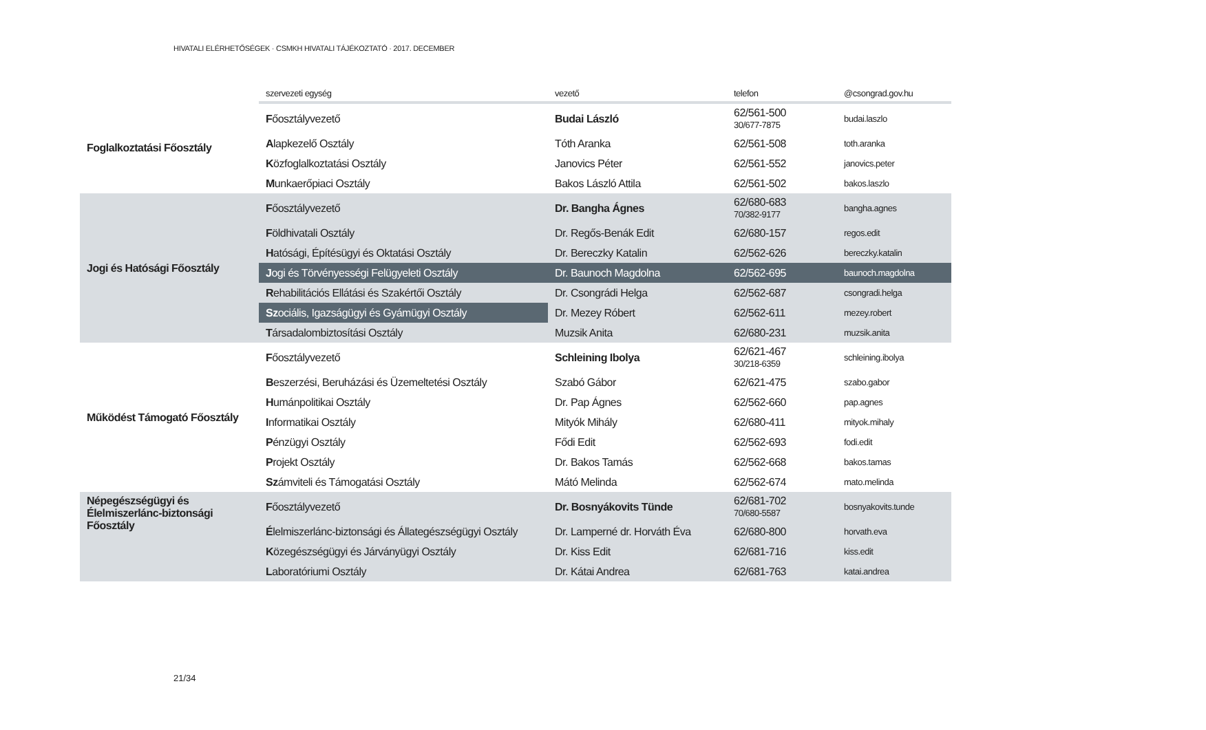HIVATALI ELÉRHETŐSÉGEK · CSMKH HIVATALI TÁJÉKOZTATÓ · 2017. DECEMBER
| | szervezeti egység | vezető | telefon | @csongrad.gov.hu |
| --- | --- | --- | --- | --- |
| Foglalkoztatási Főosztály | F őosztályvezető | Budai László | 62/561-500 30/677-7875 | budai.laszlo |
| | A lapkezelő Osztály | Tóth Aranka | 62/561-508 | toth.aranka |
| | K özfoglalkoztatási Osztály | Janovics Péter | 62/561-552 | janovics.peter |
| | M unkaerőpiaci Osztály | Bakos László Attila | 62/561-502 | bakos.laszlo |
| Jogi és Hatósági Főosztály | F őosztályvezető | Dr. Bangha Ágnes | 62/680-683 70/382-9177 | bangha.agnes |
| | F öldhivatali Osztály | Dr. Regős-Benák Edit | 62/680-157 | regos.edit |
| | H atósági, Építésügyi és Oktatási Osztály | Dr. Bereczky Katalin | 62/562-626 | bereczky.katalin |
| | J ogi és Törvényességi Felügyeleti Osztály | Dr. Baunoch Magdolna | 62/562-695 | baunoch.magdolna |
| | R ehabilitációs Ellátási és Szakértői Osztály | Dr. Csongrádi Helga | 62/562-687 | csongradi.helga |
| | Sz ociális, Igazságügyi és Gyámügyi Osztály | Dr. Mezey Róbert | 62/562-611 | mezey.robert |
| | T ársadalombiztosítási Osztály | Muzsik Anita | 62/680-231 | muzsik.anita |
| Működést Támogató Főosztály | F őosztályvezető | Schleining Ibolya | 62/621-467 30/218-6359 | schleining.ibolya |
| | B eszerzési, Beruházási és Üzemeltetési Osztály | Szabó Gábor | 62/621-475 | szabo.gabor |
| | H umánpolitikai Osztály | Dr. Pap Ágnes | 62/562-660 | pap.agnes |
| | I nformatikai Osztály | Mityók Mihály | 62/680-411 | mityok.mihaly |
| | P énzügyi Osztály | Fődi Edit | 62/562-693 | fodi.edit |
| | P rojekt Osztály | Dr. Bakos Tamás | 62/562-668 | bakos.tamas |
| | Sz ámviteli és Támogatási Osztály | Mátó Melinda | 62/562-674 | mato.melinda |
| Népegészségügyi és Élelmiszerlánc-biztonsági Főosztály | F őosztályvezető | Dr. Bosnyákovits Tünde | 62/681-702 70/680-5587 | bosnyakovits.tunde |
| | É lelmiszerlánc-biztonsági és Állategészségügyi Osztály | Dr. Lamperné dr. Horváth Éva | 62/680-800 | horvath.eva |
| | K özegészségügyi és Járványügyi Osztály | Dr. Kiss Edit | 62/681-716 | kiss.edit |
| | L aboratóriumi Osztály | Dr. Kátai Andrea | 62/681-763 | katai.andrea |
21/34